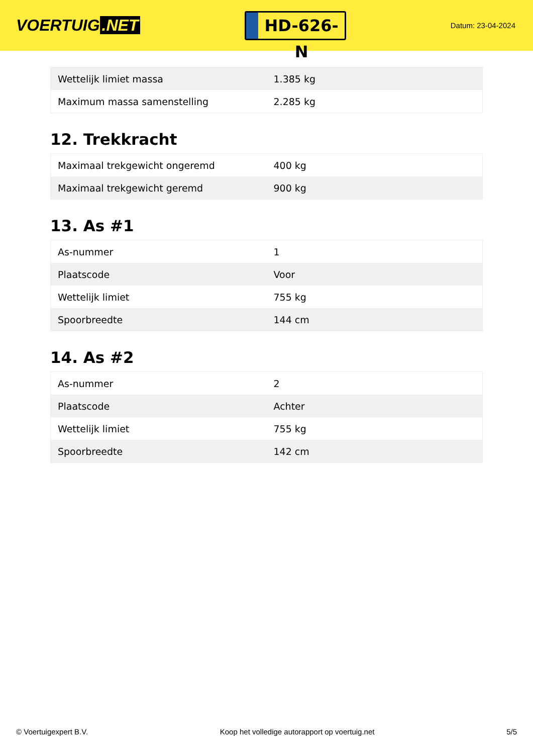VOERTUIG.NET
HD-626-N
Datum: 23-04-2024
| Wettelijk limiet massa | 1.385 kg |
| Maximum massa samenstelling | 2.285 kg |
12. Trekkracht
| Maximaal trekgewicht ongeremd | 400 kg |
| Maximaal trekgewicht geremd | 900 kg |
13. As #1
| As-nummer | 1 |
| Plaatscode | Voor |
| Wettelijk limiet | 755 kg |
| Spoorbreedte | 144 cm |
14. As #2
| As-nummer | 2 |
| Plaatscode | Achter |
| Wettelijk limiet | 755 kg |
| Spoorbreedte | 142 cm |
© Voertuigexpert B.V. Koop het volledige autorapport op voertuig.net 5/5